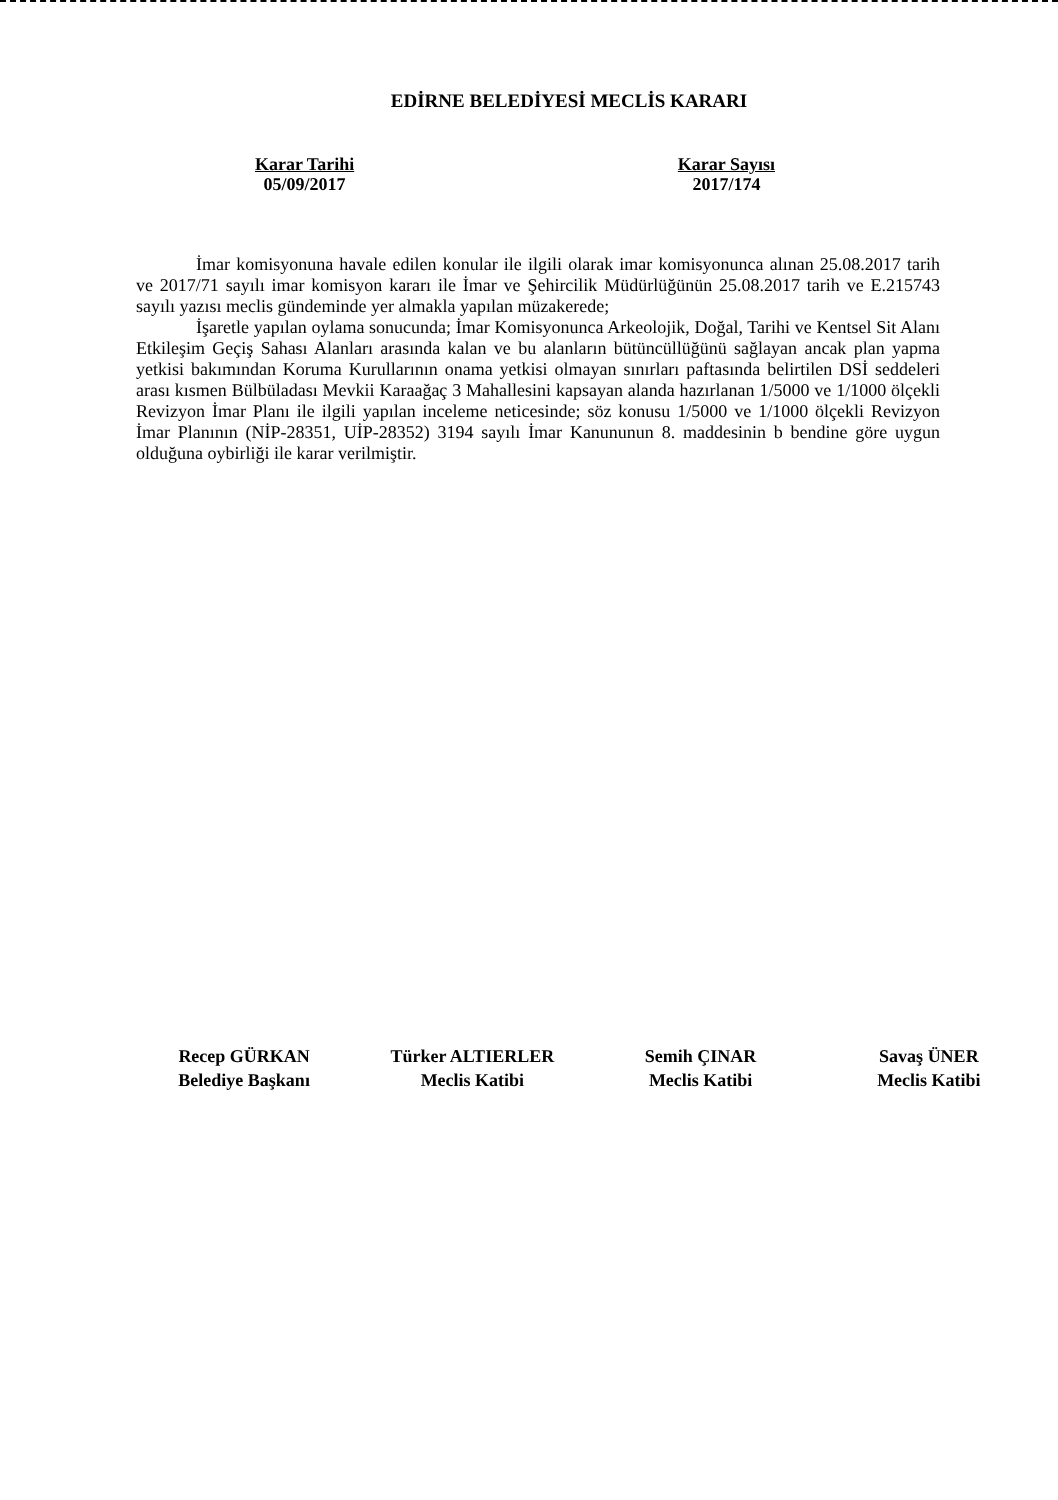EDİRNE BELEDİYESİ MECLİS KARARI
Karar Tarihi
05/09/2017
Karar Sayısı
2017/174
İmar komisyonuna havale edilen konular ile ilgili olarak imar komisyonunca alınan 25.08.2017 tarih ve 2017/71 sayılı imar komisyon kararı ile İmar ve Şehircilik Müdürlüğünün 25.08.2017 tarih ve E.215743 sayılı yazısı meclis gündeminde yer almakla yapılan müzakerede;
İşaretle yapılan oylama sonucunda; İmar Komisyonunca Arkeolojik, Doğal, Tarihi ve Kentsel Sit Alanı Etkileşim Geçiş Sahası Alanları arasında kalan ve bu alanların bütüncüllüğünü sağlayan ancak plan yapma yetkisi bakımından Koruma Kurullarının onama yetkisi olmayan sınırları paftasında belirtilen DSİ seddeleri arası kısmen Bülbüladası Mevkii Karaağaç 3 Mahallesini kapsayan alanda hazırlanan 1/5000 ve 1/1000 ölçekli Revizyon İmar Planı ile ilgili yapılan inceleme neticesinde; söz konusu 1/5000 ve 1/1000 ölçekli Revizyon İmar Planının (NİP-28351, UİP-28352) 3194 sayılı İmar Kanununun 8. maddesinin b bendine göre uygun olduğuna oybirliği ile karar verilmiştir.
Recep GÜRKAN
Belediye Başkanı
Türker ALTIERLER
Meclis Katibi
Semih ÇINAR
Meclis Katibi
Savaş ÜNER
Meclis Katibi